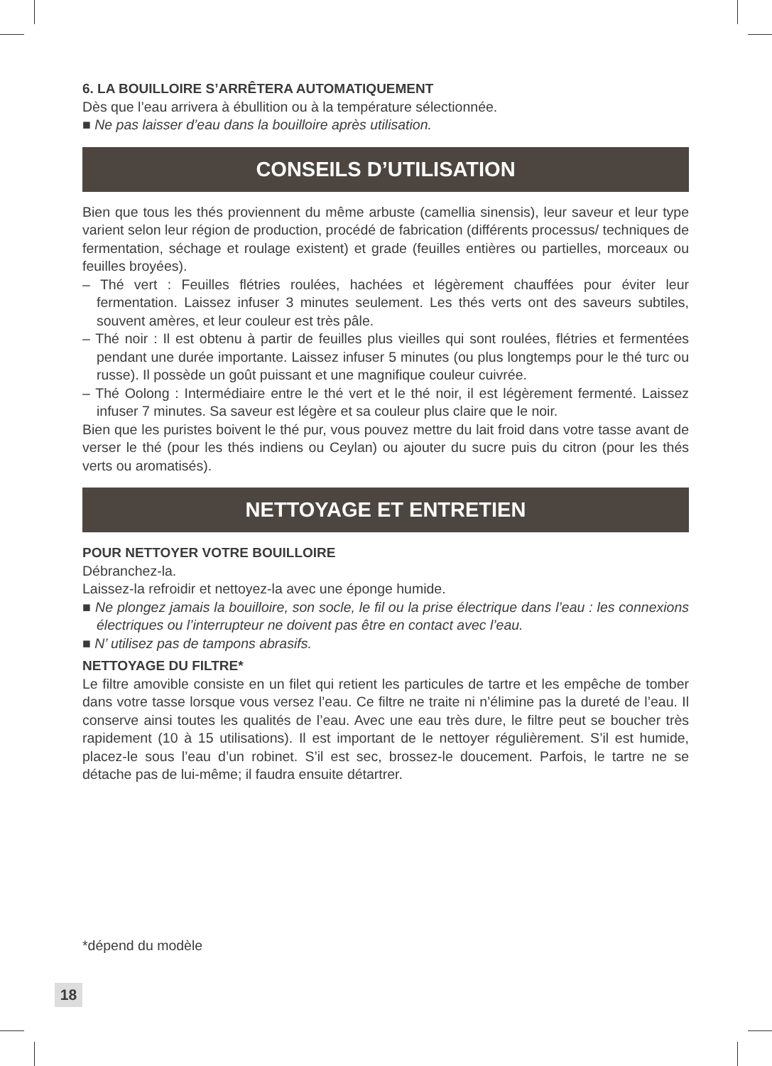6. LA BOUILLOIRE S’ARRÊTERA AUTOMATIQUEMENT
Dès que l’eau arrivera à ébullition ou à la température sélectionnée.
■ Ne pas laisser d’eau dans la bouilloire après utilisation.
CONSEILS D’UTILISATION
Bien que tous les thés proviennent du même arbuste (camellia sinensis), leur saveur et leur type varient selon leur région de production, procédé de fabrication (différents processus/ techniques de fermentation, séchage et roulage existent) et grade (feuilles entières ou partielles, morceaux ou feuilles broyées).
– Thé vert : Feuilles flétries roulées, hachées et légèrement chauffées pour éviter leur fermentation. Laissez infuser 3 minutes seulement. Les thés verts ont des saveurs subtiles, souvent amères, et leur couleur est très pâle.
– Thé noir : Il est obtenu à partir de feuilles plus vieilles qui sont roulées, flétries et fermentées pendant une durée importante. Laissez infuser 5 minutes (ou plus longtemps pour le thé turc ou russe). Il possède un goût puissant et une magnifique couleur cuivrée.
– Thé Oolong : Intermédiaire entre le thé vert et le thé noir, il est légèrement fermenté. Laissez infuser 7 minutes. Sa saveur est légère et sa couleur plus claire que le noir.
Bien que les puristes boivent le thé pur, vous pouvez mettre du lait froid dans votre tasse avant de verser le thé (pour les thés indiens ou Ceylan) ou ajouter du sucre puis du citron (pour les thés verts ou aromatisés).
NETTOYAGE ET ENTRETIEN
POUR NETTOYER VOTRE BOUILLOIRE
Débranchez-la.
Laissez-la refroidir et nettoyez-la avec une éponge humide.
■ Ne plongez jamais la bouilloire, son socle, le fil ou la prise électrique dans l’eau : les connexions électriques ou l’interrupteur ne doivent pas être en contact avec l’eau.
■ N’ utilisez pas de tampons abrasifs.
NETTOYAGE DU FILTRE*
Le filtre amovible consiste en un filet qui retient les particules de tartre et les empêche de tomber dans votre tasse lorsque vous versez l’eau. Ce filtre ne traite ni n’élimine pas la dureté de l’eau. Il conserve ainsi toutes les qualités de l’eau. Avec une eau très dure, le filtre peut se boucher très rapidement (10 à 15 utilisations). Il est important de le nettoyer régulièrement. S’il est humide, placez-le sous l’eau d’un robinet. S’il est sec, brossez-le doucement. Parfois, le tartre ne se détache pas de lui-même; il faudra ensuite détartrer.
*dépend du modèle
18